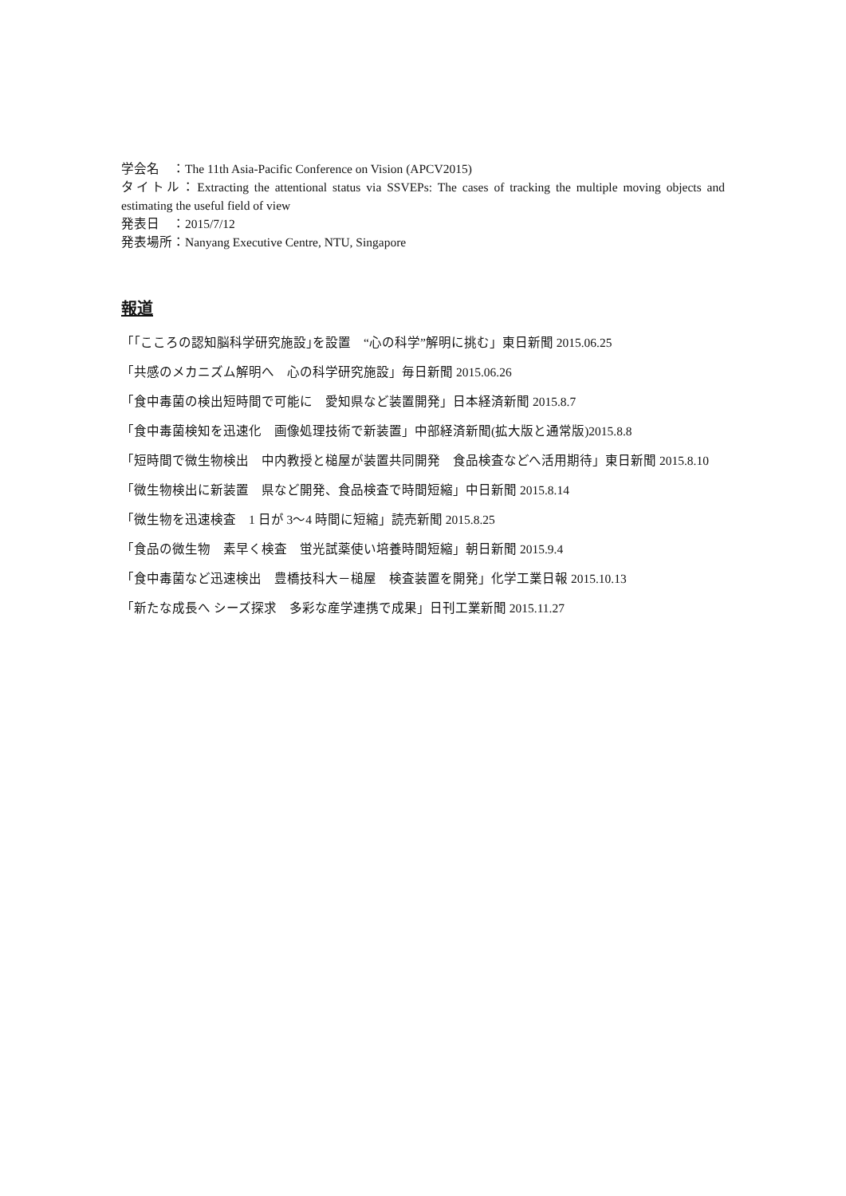学会名　：The 11th Asia-Pacific Conference on Vision (APCV2015)
タイトル：Extracting the attentional status via SSVEPs: The cases of tracking the multiple moving objects and estimating the useful field of view
発表日　：2015/7/12
発表場所：Nanyang Executive Centre, NTU, Singapore
報道
「｢こころの認知脳科学研究施設｣を設置　“心の科学”解明に挑む」東日新聞 2015.06.25
「共感のメカニズム解明へ　心の科学研究施設」毎日新聞 2015.06.26
「食中毒菌の検出短時間で可能に　愛知県など装置開発」日本経済新聞 2015.8.7
「食中毒菌検知を迅速化　画像処理技術で新装置」中部経済新聞(拡大版と通常版)2015.8.8
「短時間で微生物検出　中内教授と槌屋が装置共同開発　食品検査などへ活用期待」東日新聞 2015.8.10
「微生物検出に新装置　県など開発、食品検査で時間短縮」中日新聞 2015.8.14
「微生物を迅速検査　1 日が 3〜4 時間に短縮」読売新聞 2015.8.25
「食品の微生物　素早く検査　蛍光試薬使い培養時間短縮」朝日新聞 2015.9.4
「食中毒菌など迅速検出　豊橋技科大－槌屋　検査装置を開発」化学工業日報 2015.10.13
「新たな成長へ シーズ探求　多彩な産学連携で成果」日刊工業新聞 2015.11.27